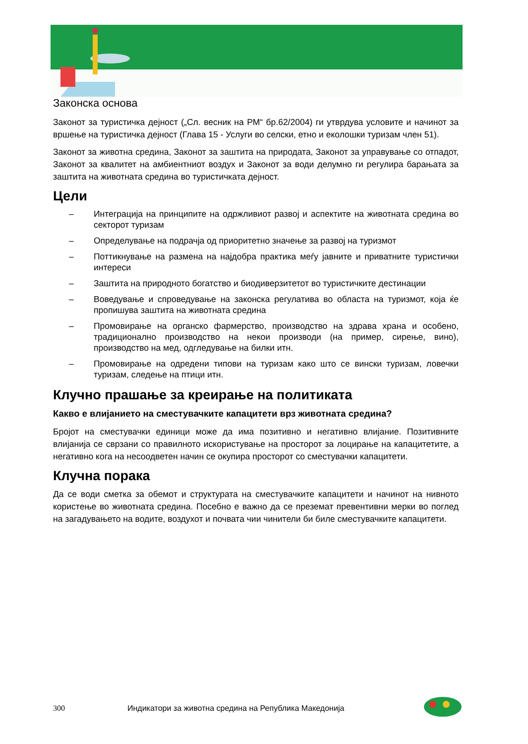Законска основа
Законот за туристичка дејност („Сл. весник на РМ“ бр.62/2004) ги утврдува условите и начинот за вршење на туристичка дејност (Глава 15 - Услуги во селски, етно и еколошки туризам член 51).
Законот за животна средина, Законот за заштита на природата, Законот за управување со отпадот, Законот за квалитет на амбиентниот воздух и Законот за води делумно ги регулира барањата за заштита на животната средина во туристичката дејност.
Цели
– Интеграција на принципите на одржливиот развој и аспектите на животната средина во секторот туризам
– Определување на подрачја од приоритетно значење за развој на туризмот
– Поттикнување на размена на најдобра практика меѓу јавните и приватните туристички интереси
– Заштита на природното богатство и биодиверзитетот во туристичките дестинации
– Воведување и спроведување на законска регулатива во областа на туризмот, која ќе пропишува заштита на животната средина
– Промовирање на органско фармерство, производство на здрава храна и особено, традиционално производство на некои производи (на пример, сирење, вино), производство на мед, одгледување на билки итн.
– Промовирање на одредени типови на туризам како што се вински туризам, ловечки туризам, следење на птици итн.
Клучно прашање за креирање на политиката
Какво е влијанието на сместувачките капацитети врз животната средина?
Бројот на сместувачки единици може да има позитивно и негативно влијание. Позитивните влијанија се сврзани со правилното искористување на просторот за лоцирање на капацитетите, а негативно кога на несоодветен начин се окупира просторот со сместувачки капацитети.
Клучна порака
Да се води сметка за обемот и структурата на сместувачките капацитети и начинот на нивното користење во животната средина. Посебно е важно да се преземат превентивни мерки во поглед на загадувањето на водите, воздухот и почвата чии чинители би биле сместувачките капацитети.
300 Индикатори за животна средина на Република Македонија